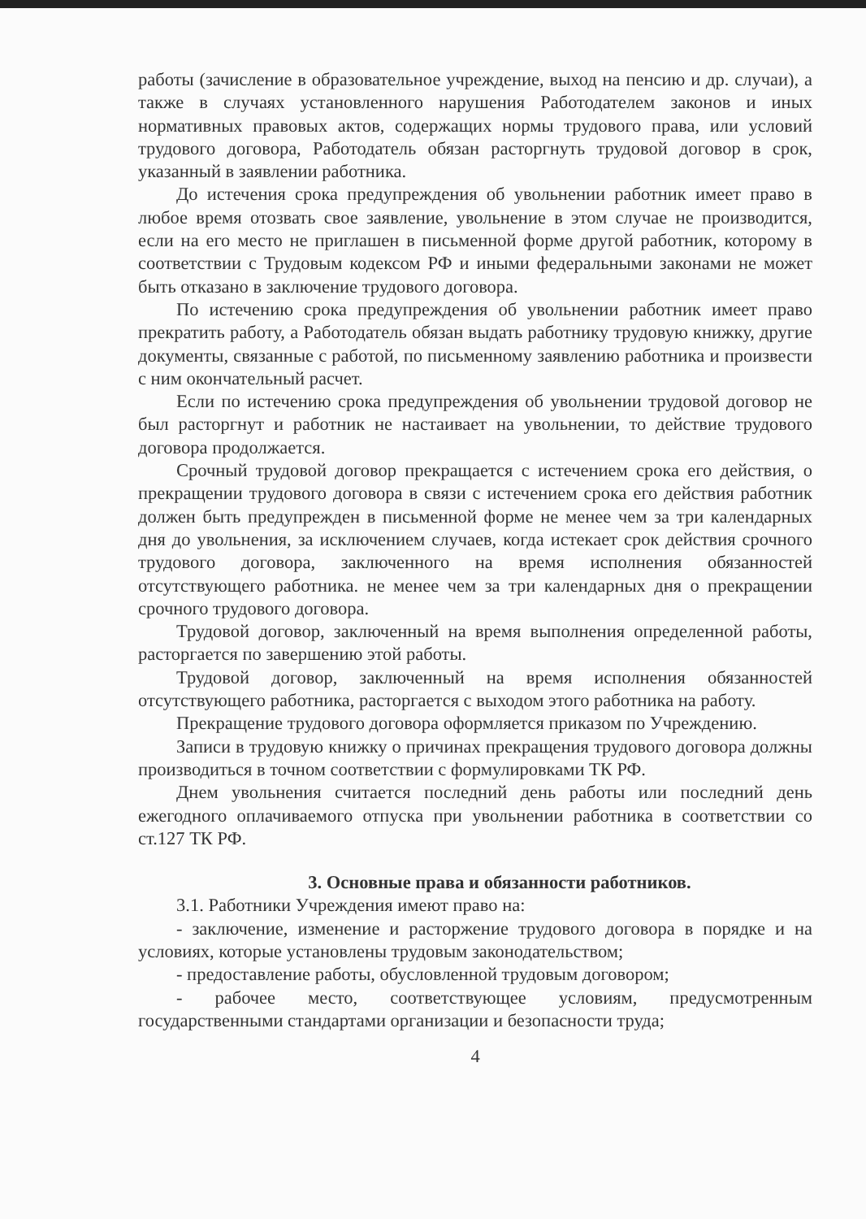работы (зачисление в образовательное учреждение, выход на пенсию и др. случаи), а также в случаях установленного нарушения Работодателем законов и иных нормативных правовых актов, содержащих нормы трудового права, или условий трудового договора, Работодатель обязан расторгнуть трудовой договор в срок, указанный в заявлении работника.
До истечения срока предупреждения об увольнении работник имеет право в любое время отозвать свое заявление, увольнение в этом случае не производится, если на его место не приглашен в письменной форме другой работник, которому в соответствии с Трудовым кодексом РФ и иными федеральными законами не может быть отказано в заключение трудового договора.
По истечению срока предупреждения об увольнении работник имеет право прекратить работу, а Работодатель обязан выдать работнику трудовую книжку, другие документы, связанные с работой, по письменному заявлению работника и произвести с ним окончательный расчет.
Если по истечению срока предупреждения об увольнении трудовой договор не был расторгнут и работник не настаивает на увольнении, то действие трудового договора продолжается.
Срочный трудовой договор прекращается с истечением срока его действия, о прекращении трудового договора в связи с истечением срока его действия работник должен быть предупрежден в письменной форме не менее чем за три календарных дня до увольнения, за исключением случаев, когда истекает срок действия срочного трудового договора, заключенного на время исполнения обязанностей отсутствующего работника. не менее чем за три календарных дня о прекращении срочного трудового договора.
Трудовой договор, заключенный на время выполнения определенной работы, расторгается по завершению этой работы.
Трудовой договор, заключенный на время исполнения обязанностей отсутствующего работника, расторгается с выходом этого работника на работу.
Прекращение трудового договора оформляется приказом по Учреждению.
Записи в трудовую книжку о причинах прекращения трудового договора должны производиться в точном соответствии с формулировками ТК РФ.
Днем увольнения считается последний день работы или последний день ежегодного оплачиваемого отпуска при увольнении работника в соответствии со ст.127 ТК РФ.
3. Основные права и обязанности работников.
3.1. Работники Учреждения имеют право на:
- заключение, изменение и расторжение трудового договора в порядке и на условиях, которые установлены трудовым законодательством;
- предоставление работы, обусловленной трудовым договором;
- рабочее место, соответствующее условиям, предусмотренным государственными стандартами организации и безопасности труда;
4